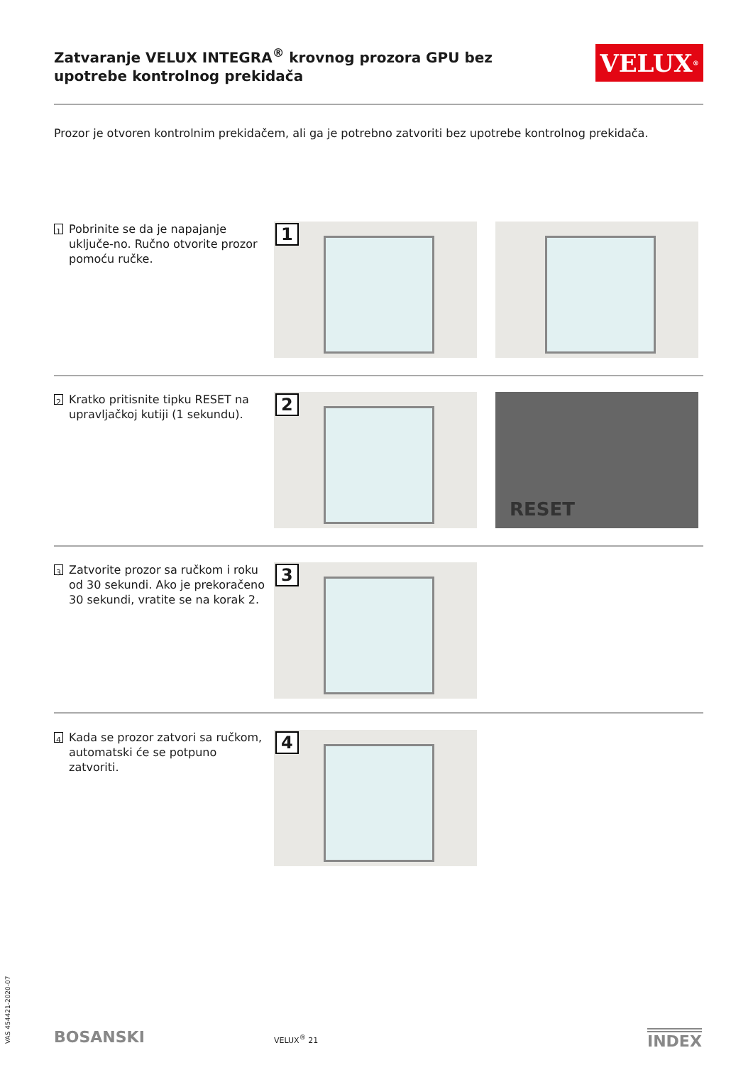Zatvaranje VELUX INTEGRA<sup>®</sup> krovnog prozora GPU bez upotrebe kontrolnog prekidača
VELUX<sup>®</sup>
Prozor je otvoren kontrolnim prekidačem, ali ga je potrebno zatvoriti bez upotrebe kontrolnog prekidača.
1 Pobrinite se da je napajanje uključe-no. Ručno otvorite prozor pomoću ručke.
1
2 Kratko pritisnite tipku RESET na upravljačkoj kutiji (1 sekundu).
2
RESET
3 Zatvorite prozor sa ručkom i roku od 30 sekundi. Ako je prekoračeno 30 sekundi, vratite se na korak 2.
3
4 Kada se prozor zatvori sa ručkom, automatski će se potpuno zatvoriti.
4
VAS 454421-2020-07
BOSANSKI VELUX<sup>®</sup> 21 INDEX